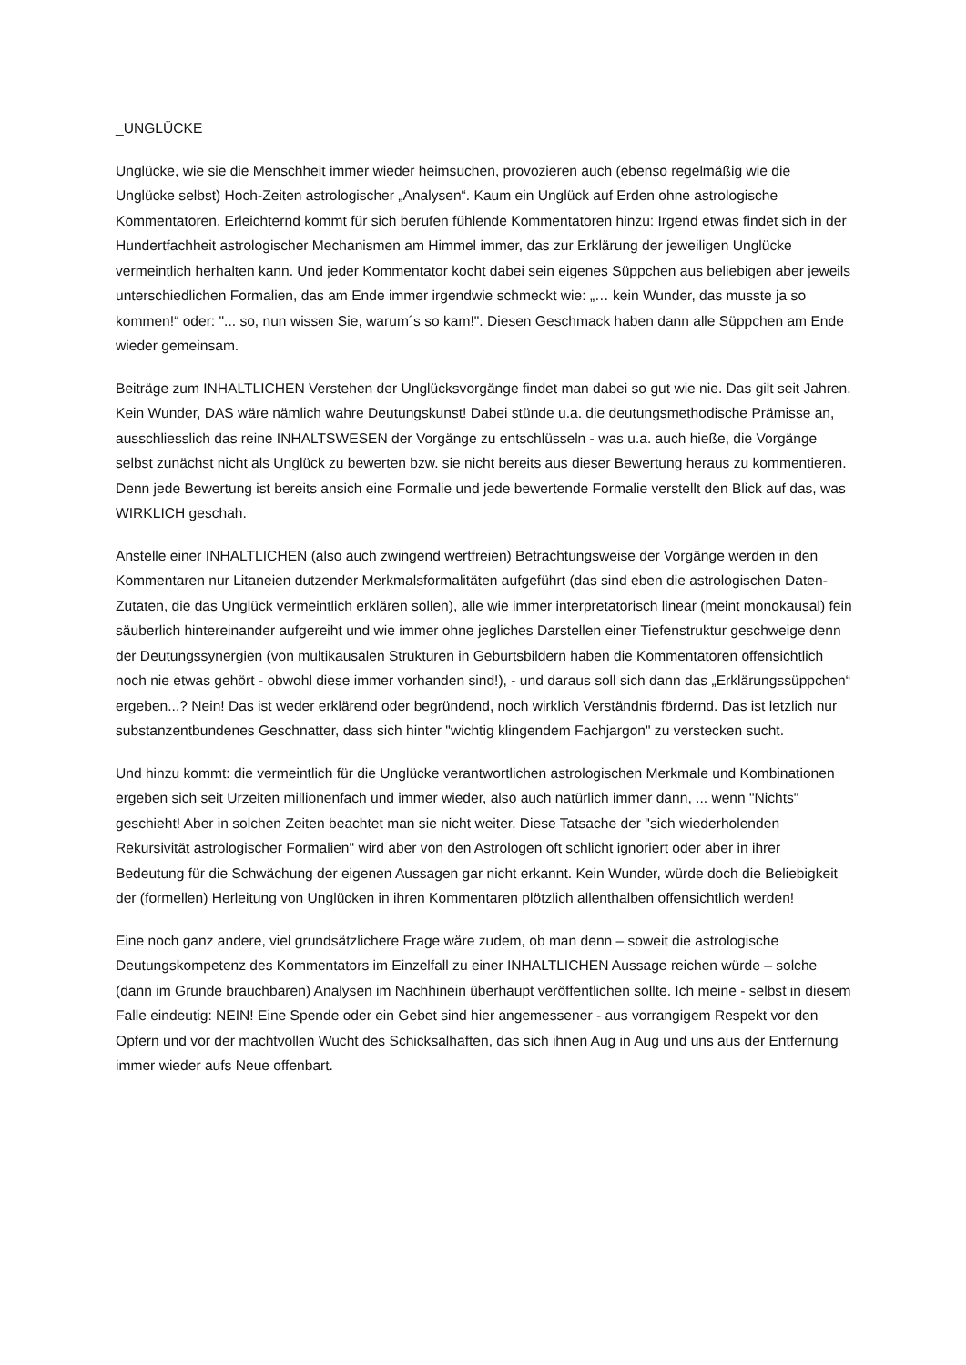_UNGLÜCKE
Unglücke, wie sie die Menschheit immer wieder heimsuchen, provozieren auch (ebenso regelmäßig wie die Unglücke selbst) Hoch-Zeiten astrologischer „Analysen“. Kaum ein Unglück auf Erden ohne astrologische Kommentatoren. Erleichternd kommt für sich berufen fühlende Kommentatoren hinzu: Irgend etwas findet sich in der Hundertfachheit astrologischer Mechanismen am Himmel immer, das zur Erklärung der jeweiligen Unglücke vermeintlich herhalten kann. Und jeder Kommentator kocht dabei sein eigenes Süppchen aus beliebigen aber jeweils unterschiedlichen Formalien, das am Ende immer irgendwie schmeckt wie: „… kein Wunder, das musste ja so kommen!“ oder: "... so, nun wissen Sie, warum´s so kam!". Diesen Geschmack haben dann alle Süppchen am Ende wieder gemeinsam.
Beiträge zum INHALTLICHEN Verstehen der Unglücksvorgänge findet man dabei so gut wie nie. Das gilt seit Jahren. Kein Wunder, DAS wäre nämlich wahre Deutungskunst! Dabei stünde u.a. die deutungsmethodische Prämisse an, ausschliesslich das reine INHALTSWESEN der Vorgänge zu entschlüsseln - was u.a. auch hieße, die Vorgänge selbst zunächst nicht als Unglück zu bewerten bzw. sie nicht bereits aus dieser Bewertung heraus zu kommentieren. Denn jede Bewertung ist bereits ansich eine Formalie und jede bewertende Formalie verstellt den Blick auf das, was WIRKLICH geschah.
Anstelle einer INHALTLICHEN (also auch zwingend wertfreien) Betrachtungsweise der Vorgänge werden in den Kommentaren nur Litaneien dutzender Merkmalsformalitäten aufgeführt (das sind eben die astrologischen Daten-Zutaten, die das Unglück vermeintlich erklären sollen), alle wie immer interpretatorisch linear (meint monokausal) fein säuberlich hintereinander aufgereiht und wie immer ohne jegliches Darstellen einer Tiefenstruktur geschweige denn der Deutungssynergien (von multikausalen Strukturen in Geburtsbildern haben die Kommentatoren offensichtlich noch nie etwas gehört - obwohl diese immer vorhanden sind!), - und daraus soll sich dann das „Erklärungssüppchen“ ergeben...? Nein! Das ist weder erklärend oder begründend, noch wirklich Verständnis fördernd. Das ist letzlich nur substanzentbundenes Geschnatter, dass sich hinter "wichtig klingendem Fachjargon" zu verstecken sucht.
Und hinzu kommt: die vermeintlich für die Unglücke verantwortlichen astrologischen Merkmale und Kombinationen ergeben sich seit Urzeiten millionenfach und immer wieder, also auch natürlich immer dann, ... wenn "Nichts" geschieht! Aber in solchen Zeiten beachtet man sie nicht weiter. Diese Tatsache der "sich wiederholenden Rekursivität astrologischer Formalien" wird aber von den Astrologen oft schlicht ignoriert oder aber in ihrer Bedeutung für die Schwächung der eigenen Aussagen gar nicht erkannt. Kein Wunder, würde doch die Beliebigkeit der (formellen) Herleitung von Unglücken in ihren Kommentaren plötzlich allenthalben offensichtlich werden!
Eine noch ganz andere, viel grundsätzlichere Frage wäre zudem, ob man denn – soweit die astrologische Deutungskompetenz des Kommentators im Einzelfall zu einer INHALTLICHEN Aussage reichen würde – solche (dann im Grunde brauchbaren) Analysen im Nachhinein überhaupt veröffentlichen sollte. Ich meine - selbst in diesem Falle eindeutig: NEIN! Eine Spende oder ein Gebet sind hier angemessener - aus vorrangigem Respekt vor den Opfern und vor der machtvollen Wucht des Schicksalhaften, das sich ihnen Aug in Aug und uns aus der Entfernung immer wieder aufs Neue offenbart.